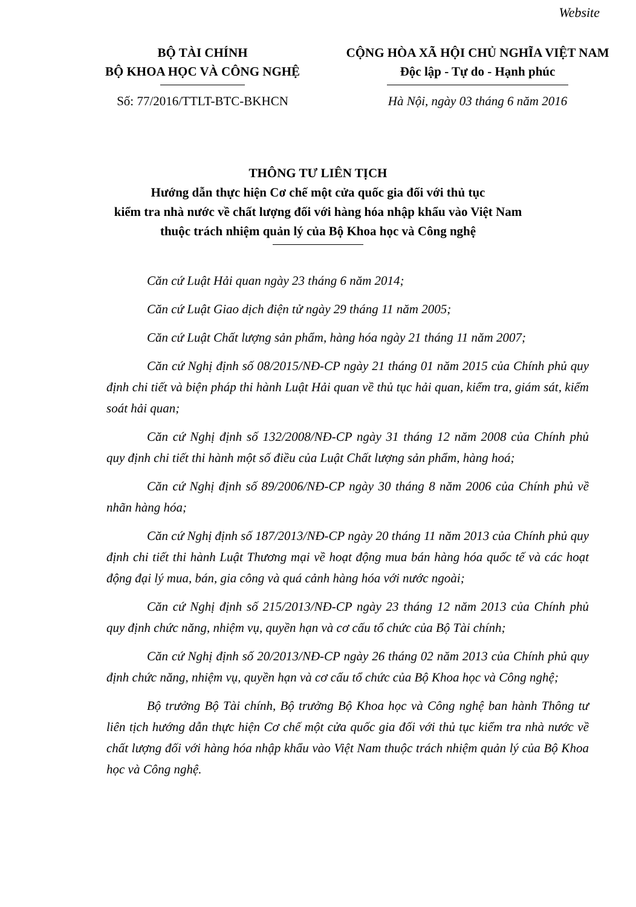Website
BỘ TÀI CHÍNH
BỘ KHOA HỌC VÀ CÔNG NGHỆ
CỘNG HÒA XÃ HỘI CHỦ NGHĨA VIỆT NAM
Độc lập - Tự do - Hạnh phúc
Số: 77/2016/TTLT-BTC-BKHCN Hà Nội, ngày 03 tháng 6 năm 2016
THÔNG TƯ LIÊN TỊCH
Hướng dẫn thực hiện Cơ chế một cửa quốc gia đối với thủ tục
kiểm tra nhà nước về chất lượng đối với hàng hóa nhập khẩu vào Việt Nam
thuộc trách nhiệm quản lý của Bộ Khoa học và Công nghệ
Căn cứ Luật Hải quan ngày 23 tháng 6 năm 2014;
Căn cứ Luật Giao dịch điện tử ngày 29 tháng 11 năm 2005;
Căn cứ Luật Chất lượng sản phẩm, hàng hóa ngày 21 tháng 11 năm 2007;
Căn cứ Nghị định số 08/2015/NĐ-CP ngày 21 tháng 01 năm 2015 của Chính phủ quy định chi tiết và biện pháp thi hành Luật Hải quan về thủ tục hải quan, kiểm tra, giám sát, kiểm soát hải quan;
Căn cứ Nghị định số 132/2008/NĐ-CP ngày 31 tháng 12 năm 2008 của Chính phủ quy định chi tiết thi hành một số điều của Luật Chất lượng sản phẩm, hàng hoá;
Căn cứ Nghị định số 89/2006/NĐ-CP ngày 30 tháng 8 năm 2006 của Chính phủ về nhãn hàng hóa;
Căn cứ Nghị định số 187/2013/NĐ-CP ngày 20 tháng 11 năm 2013 của Chính phủ quy định chi tiết thi hành Luật Thương mại về hoạt động mua bán hàng hóa quốc tế và các hoạt động đại lý mua, bán, gia công và quá cảnh hàng hóa với nước ngoài;
Căn cứ Nghị định số 215/2013/NĐ-CP ngày 23 tháng 12 năm 2013 của Chính phủ quy định chức năng, nhiệm vụ, quyền hạn và cơ cấu tổ chức của Bộ Tài chính;
Căn cứ Nghị định số 20/2013/NĐ-CP ngày 26 tháng 02 năm 2013 của Chính phủ quy định chức năng, nhiệm vụ, quyền hạn và cơ cấu tổ chức của Bộ Khoa học và Công nghệ;
Bộ trưởng Bộ Tài chính, Bộ trưởng Bộ Khoa học và Công nghệ ban hành Thông tư liên tịch hướng dẫn thực hiện Cơ chế một cửa quốc gia đối với thủ tục kiểm tra nhà nước về chất lượng đối với hàng hóa nhập khẩu vào Việt Nam thuộc trách nhiệm quản lý của Bộ Khoa học và Công nghệ.